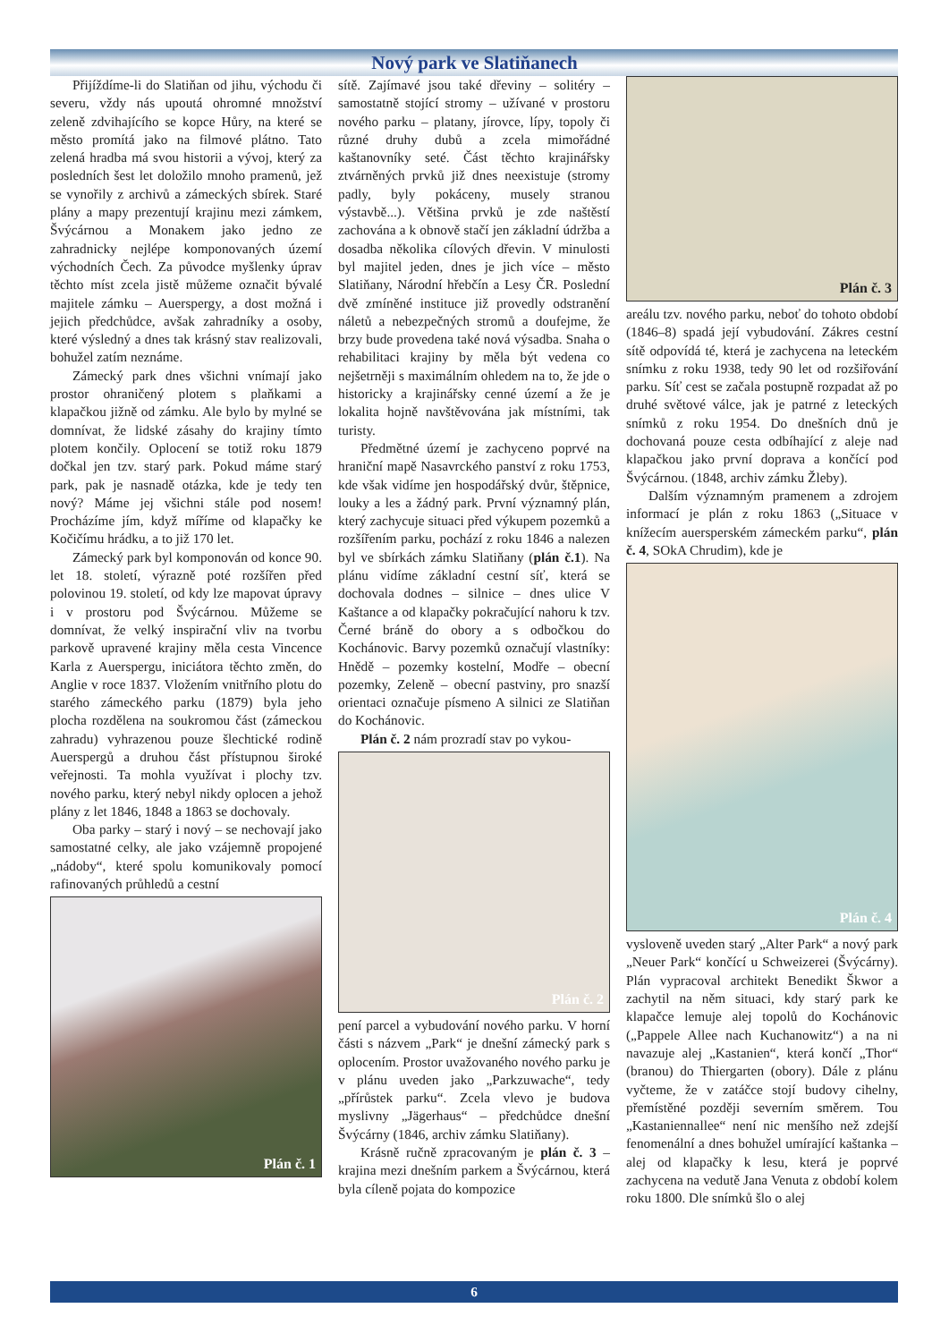Nový park ve Slatiňanech
Přijíždíme-li do Slatiňan od jihu, východu či severu, vždy nás upoutá ohromné množství zeleně zdvihajícího se kopce Hůry, na které se město promítá jako na filmové plátno. Tato zelená hradba má svou historii a vývoj, který za posledních šest let doložilo mnoho pramenů, jež se vynořily z archivů a zámeckých sbírek. Staré plány a mapy prezentují krajinu mezi zámkem, Švýcárnou a Monakem jako jedno ze zahradnicky nejlépe komponovaných území východních Čech. Za původce myšlenky úprav těchto míst zcela jistě můžeme označit bývalé majitele zámku – Auerspergy, a dost možná i jejich předchůdce, avšak zahradníky a osoby, které výsledný a dnes tak krásný stav realizovali, bohužel zatím neznáme.
Zámecký park dnes všichni vnímají jako prostor ohraničený plotem s plaňkami a klapačkou jižně od zámku. Ale bylo by mylné se domnívat, že lidské zásahy do krajiny tímto plotem končily. Oplocení se totiž roku 1879 dočkal jen tzv. starý park. Pokud máme starý park, pak je nasnadě otázka, kde je tedy ten nový? Máme jej všichni stále pod nosem! Procházíme jím, když míříme od klapačky ke Kočičímu hrádku, a to již 170 let.
Zámecký park byl komponován od konce 90. let 18. století, výrazně poté rozšířen před polovinou 19. století, od kdy lze mapovat úpravy i v prostoru pod Švýcárnou. Můžeme se domnívat, že velký inspirační vliv na tvorbu parkově upravené krajiny měla cesta Vincence Karla z Auerspergu, iniciátora těchto změn, do Anglie v roce 1837. Vložením vnitřního plotu do starého zámeckého parku (1879) byla jeho plocha rozdělena na soukromou část (zámeckou zahradu) vyhrazenou pouze šlechtické rodině Auerspergů a druhou část přístupnou široké veřejnosti. Ta mohla využívat i plochy tzv. nového parku, který nebyl nikdy oplocen a jehož plány z let 1846, 1848 a 1863 se dochovaly.
Oba parky – starý i nový – se nechovají jako samostatné celky, ale jako vzájemně propojené „nádoby“, které spolu komunikovaly pomocí rafinovaných průhledů a cestní
Plán č. 1
sítě. Zajímavé jsou také dřeviny – solitéry – samostatně stojící stromy – užívané v prostoru nového parku – platany, jírovce, lípy, topoly či různé druhy dubů a zcela mimořádné kaštanovníky seté. Část těchto krajinářsky ztvárněných prvků již dnes neexistuje (stromy padly, byly pokáceny, musely stranou výstavbě...). Většina prvků je zde naštěstí zachována a k obnově stačí jen základní údržba a dosadba několika cílových dřevin. V minulosti byl majitel jeden, dnes je jich více – město Slatiňany, Národní hřebčín a Lesy ČR. Poslední dvě zmíněné instituce již provedly odstranění náletů a nebezpečných stromů a doufejme, že brzy bude provedena také nová výsadba. Snaha o rehabilitaci krajiny by měla být vedena co nejšetrněji s maximálním ohledem na to, že jde o historicky a krajinářsky cenné území a že je lokalita hojně navštěvována jak místními, tak turisty.
Předmětné území je zachyceno poprvé na hraniční mapě Nasavrckého panství z roku 1753, kde však vidíme jen hospodářský dvůr, štěpnice, louky a les a žádný park. První významný plán, který zachycuje situaci před výkupem pozemků a rozšířením parku, pochází z roku 1846 a nalezen byl ve sbírkách zámku Slatiňany (plán č.1). Na plánu vidíme základní cestní síť, která se dochovala dodnes – silnice – dnes ulice V Kaštance a od klapačky pokračující nahoru k tzv. Černé bráně do obory a s odbočkou do Kochánovic. Barvy pozemků označují vlastníky: Hnědě – pozemky kostelní, Modře – obecní pozemky, Zeleně – obecní pastviny, pro snazší orientaci označuje písmeno A silnici ze Slatiňan do Kochánovic.
Plán č. 2 nám prozradí stav po vykou-
Plán č. 2
pení parcel a vybudování nového parku. V horní části s názvem „Park“ je dnešní zámecký park s oplocením. Prostor uvažovaného nového parku je v plánu uveden jako „Parkzuwache“, tedy „přírůstek parku“. Zcela vlevo je budova myslivny „Jägerhaus“ – předchůdce dnešní Švýcárny (1846, archiv zámku Slatiňany).
Krásně ručně zpracovaným je plán č. 3 – krajina mezi dnešním parkem a Švýcárnou, která byla cíleně pojata do kompozice
Plán č. 3
areálu tzv. nového parku, neboť do tohoto období (1846–8) spadá její vybudování. Zákres cestní sítě odpovídá té, která je zachycena na leteckém snímku z roku 1938, tedy 90 let od rozšiřování parku. Síť cest se začala postupně rozpadat až po druhé světové válce, jak je patrné z leteckých snímků z roku 1954. Do dnešních dnů je dochovaná pouze cesta odbíhající z aleje nad klapačkou jako první doprava a končící pod Švýcárnou. (1848, archiv zámku Žleby).
Dalším významným pramenem a zdrojem informací je plán z roku 1863 („Situace v knížecím auersperském zámeckém parku“, plán č. 4, SOkA Chrudim), kde je
Plán č. 4
vysloveně uveden starý „Alter Park“ a nový park „Neuer Park“ končící u Schweizerei (Švýcárny). Plán vypracoval architekt Benedikt Škwor a zachytil na něm situaci, kdy starý park ke klapačce lemuje alej topolů do Kochánovic („Pappele Allee nach Kuchanowitz“) a na ni navazuje alej „Kastanien“, která končí „Thor“ (branou) do Thiergarten (obory). Dále z plánu vyčteme, že v zatáčce stojí budovy cihelny, přemístěné později severním směrem. Tou „Kastaniennallee“ není nic menšího než zdejší fenomenální a dnes bohužel umírající kaštanka – alej od klapačky k lesu, která je poprvé zachycena na vedutě Jana Venuta z období kolem roku 1800. Dle snímků šlo o alej
6